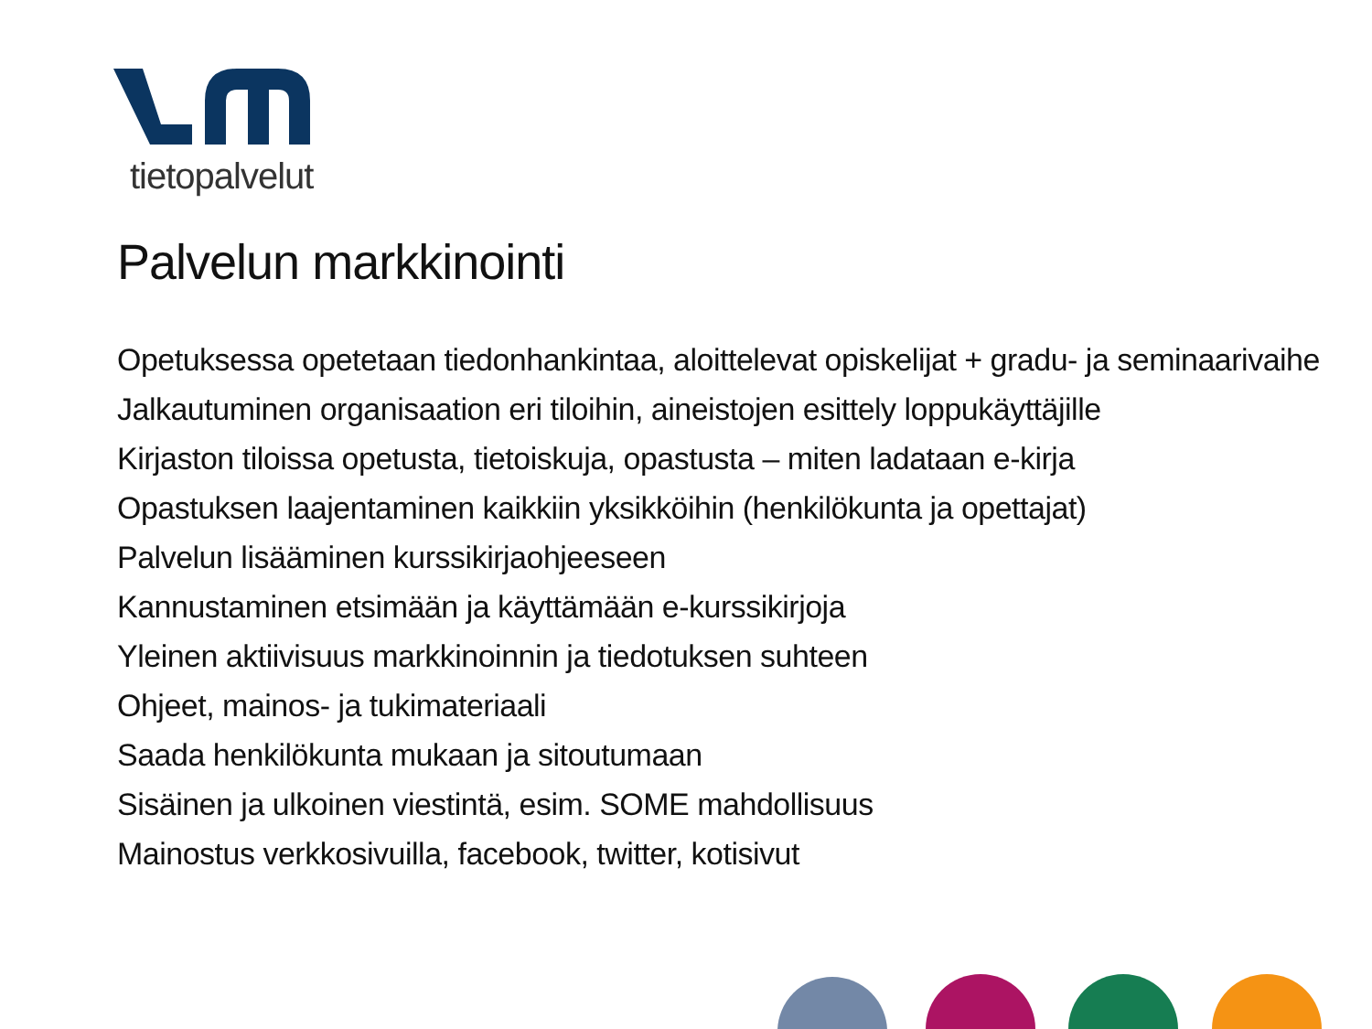tietopalvelut
Palvelun markkinointi
Opetuksessa opetetaan tiedonhankintaa, aloittelevat opiskelijat + gradu- ja seminaarivaihe
Jalkautuminen organisaation eri tiloihin, aineistojen esittely loppukäyttäjille
Kirjaston tiloissa opetusta, tietoiskuja, opastusta – miten ladataan e-kirja
Opastuksen laajentaminen kaikkiin yksikköihin (henkilökunta ja opettajat)
Palvelun lisääminen kurssikirjaohjeeseen
Kannustaminen etsimään ja käyttämään e-kurssikirjoja
Yleinen aktiivisuus markkinoinnin ja tiedotuksen suhteen
Ohjeet, mainos- ja tukimateriaali
Saada henkilökunta mukaan ja sitoutumaan
Sisäinen ja ulkoinen viestintä, esim. SOME mahdollisuus
Mainostus verkkosivuilla, facebook, twitter, kotisivut